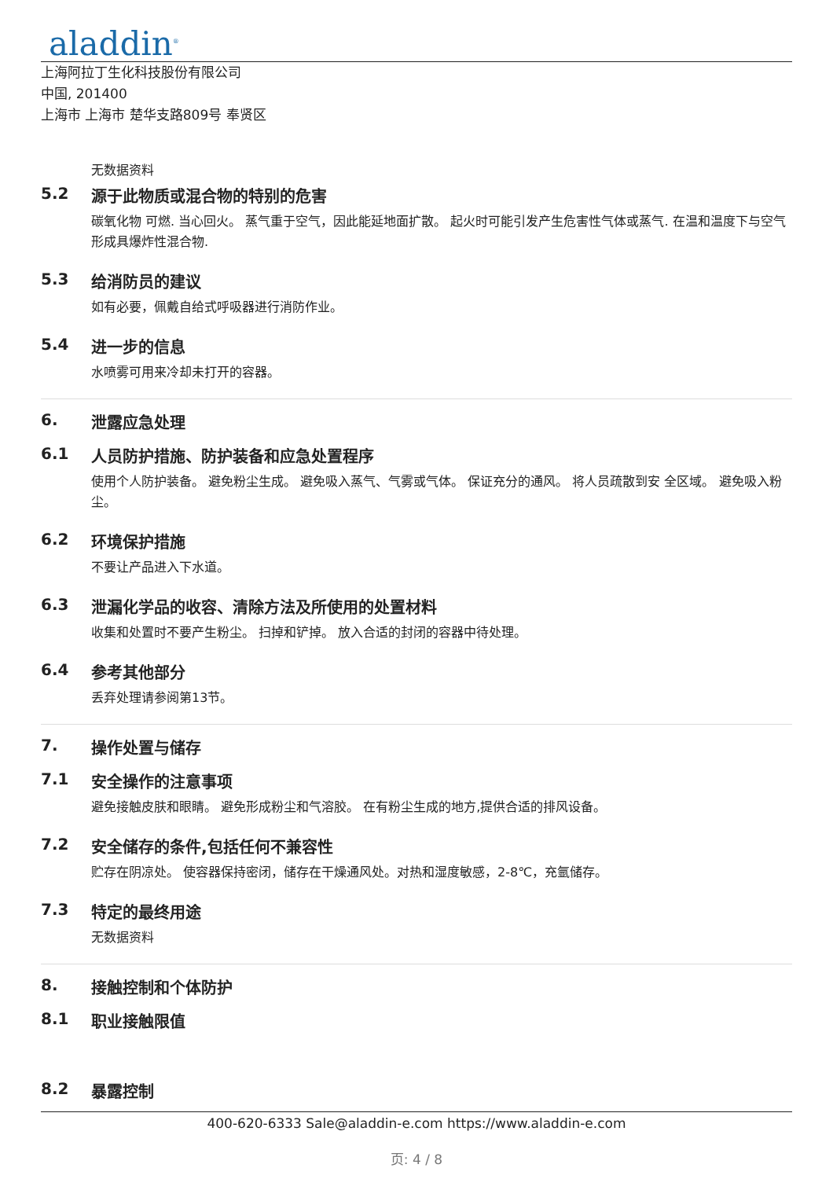aladdin<sup>®</sup>
上海阿拉丁生化科技股份有限公司
中国, 201400
上海市 上海市 楚华支路809号 奉贤区
无数据资料
5.2 源于此物质或混合物的特别的危害
碳氧化物 可燃. 当心回火。 蒸气重于空气，因此能延地面扩散。 起火时可能引发产生危害性气体或蒸气. 在温和温度下与空气形成具爆炸性混合物.
5.3 给消防员的建议
如有必要，佩戴自给式呼吸器进行消防作业。
5.4 进一步的信息
水喷雾可用来冷却未打开的容器。
6. 泄露应急处理
6.1 人员防护措施、防护装备和应急处置程序
使用个人防护装备。 避免粉尘生成。 避免吸入蒸气、气雾或气体。 保证充分的通风。 将人员疏散到安 全区域。 避免吸入粉尘。
6.2 环境保护措施
不要让产品进入下水道。
6.3 泄漏化学品的收容、清除方法及所使用的处置材料
收集和处置时不要产生粉尘。 扫掉和铲掉。 放入合适的封闭的容器中待处理。
6.4 参考其他部分
丢弃处理请参阅第13节。
7. 操作处置与储存
7.1 安全操作的注意事项
避免接触皮肤和眼睛。 避免形成粉尘和气溶胶。 在有粉尘生成的地方,提供合适的排风设备。
7.2 安全储存的条件,包括任何不兼容性
贮存在阴凉处。 使容器保持密闭，储存在干燥通风处。对热和湿度敏感，2-8℃，充氩储存。
7.3 特定的最终用途
无数据资料
8. 接触控制和个体防护
8.1 职业接触限值
8.2 暴露控制
400-620-6333 Sale@aladdin-e.com https://www.aladdin-e.com
页: 4 / 8